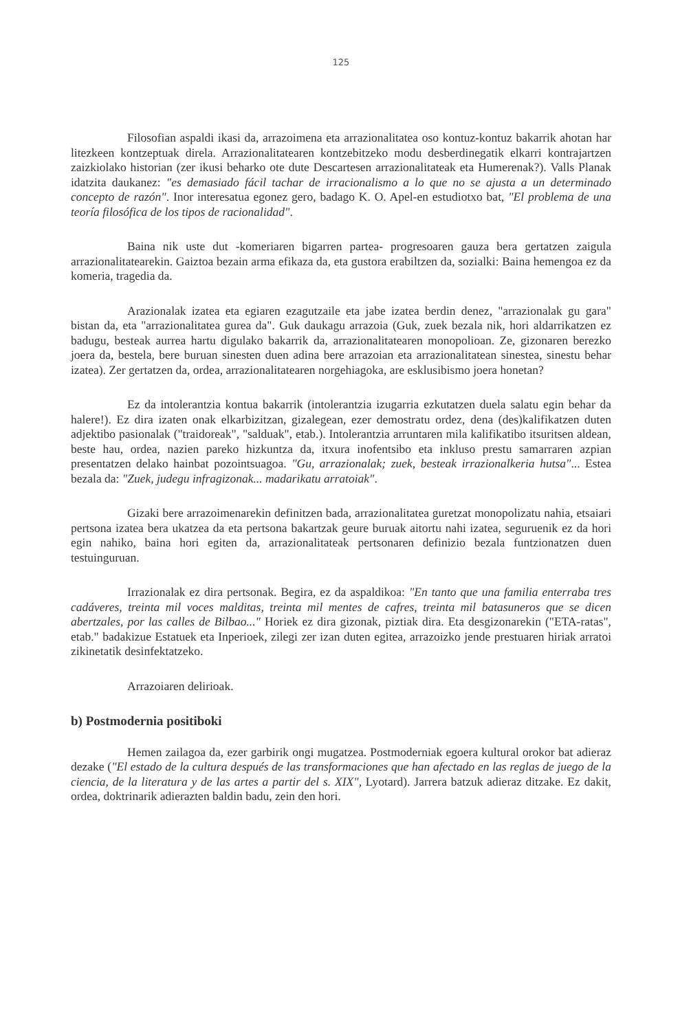125
Filosofian aspaldi ikasi da, arrazoimena eta arrazionalitatea oso kontuz-kontuz bakarrik ahotan har litezkeen kontzeptuak direla. Arrazionalitatearen kontzebitzeko modu desberdinegatik elkarri kontrajartzen zaizkiolako historian (zer ikusi beharko ote dute Descartesen arrazionalitateak eta Humerenak?). Valls Planak idatzita daukanez: "es demasiado fácil tachar de irracionalismo a lo que no se ajusta a un determinado concepto de razón". Inor interesatua egonez gero, badago K. O. Apel-en estudiotxo bat, "El problema de una teoría filosófica de los tipos de racionalidad".
Baina nik uste dut -komeriaren bigarren partea- progresoaren gauza bera gertatzen zaigula arrazionalitatearekin. Gaiztoa bezain arma efikaza da, eta gustora erabiltzen da, sozialki: Baina hemengoa ez da komeria, tragedia da.
Arazionalak izatea eta egiaren ezagutzaile eta jabe izatea berdin denez, "arrazionalak gu gara" bistan da, eta "arrazionalitatea gurea da". Guk daukagu arrazoia (Guk, zuek bezala nik, hori aldarrikatzen ez badugu, besteak aurrea hartu digulako bakarrik da, arrazionalitatearen monopolioan. Ze, gizonaren berezko joera da, bestela, bere buruan sinesten duen adina bere arrazoian eta arrazionalitatean sinestea, sinestu behar izatea). Zer gertatzen da, ordea, arrazionalitatearen norgehiagoka, are esklusibismo joera honetan?
Ez da intolerantzia kontua bakarrik (intolerantzia izugarria ezkutatzen duela salatu egin behar da halere!). Ez dira izaten onak elkarbizitzan, gizalegean, ezer demostratu ordez, dena (des)kalifikatzen duten adjektibo pasionalak ("traidoreak", "salduak", etab.). Intolerantzia arruntaren mila kalifikatibo itsuritsen aldean, beste hau, ordea, nazien pareko hizkuntza da, itxura inofentsibo eta inkluso prestu samarraren azpian presentatzen delako hainbat pozointsuagoa. "Gu, arrazionalak; zuek, besteak irrazionalkeria hutsa"... Estea bezala da: "Zuek, judegu infragizonak... madarikatu arratoiak".
Gizaki bere arrazoimenarekin definitzen bada, arrazionalitatea guretzat monopolizatu nahia, etsaiari pertsona izatea bera ukatzea da eta pertsona bakartzak geure buruak aitortu nahi izatea, seguruenik ez da hori egin nahiko, baina hori egiten da, arrazionalitateak pertsonaren definizio bezala funtzionatzen duen testuinguruan.
Irrazionalak ez dira pertsonak. Begira, ez da aspaldikoa: "En tanto que una familia enterraba tres cadáveres, treinta mil voces malditas, treinta mil mentes de cafres, treinta mil batasuneros que se dicen abertzales, por las calles de Bilbao..." Horiek ez dira gizonak, piztiak dira. Eta desgizonarekin ("ETA-ratas", etab." badakizue Estatuek eta Inperioek, zilegi zer izan duten egitea, arrazoizko jende prestuaren hiriak arratoi zikinetatik desinfektatzeko.
Arrazoiaren delirioak.
b) Postmodernia positiboki
Hemen zailagoa da, ezer garbirik ongi mugatzea. Postmoderniak egoera kultural orokor bat adieraz dezake ("El estado de la cultura después de las transformaciones que han afectado en las reglas de juego de la ciencia, de la literatura y de las artes a partir del s. XIX", Lyotard). Jarrera batzuk adieraz ditzake. Ez dakit, ordea, doktrinarik adierazten baldin badu, zein den hori.